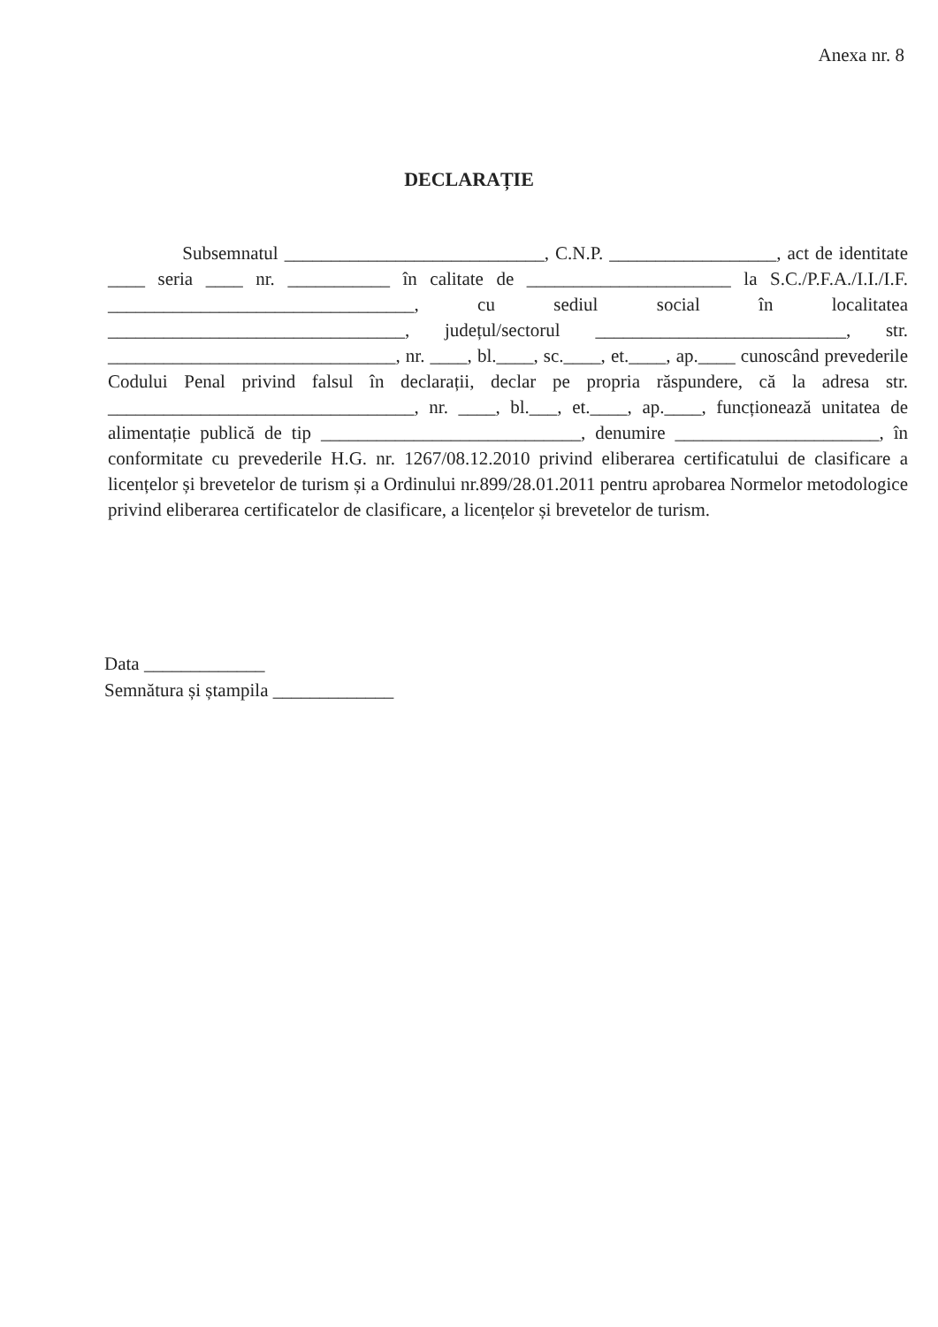Anexa nr. 8
DECLARAȚIE
Subsemnatul ____________________________, C.N.P. __________________, act de identitate ____ seria ____ nr. ___________ în calitate de ______________________ la S.C./P.F.A./I.I./I.F. _________________________________, cu sediul social în localitatea ________________________________, județul/sectorul ___________________________, str. _______________________________, nr. ____, bl.____, sc.____, et.____, ap.____ cunoscând prevederile Codului Penal privind falsul în declarații, declar pe propria răspundere, că la adresa str. _________________________________, nr. ____, bl.___, et.____, ap.____, funcționează unitatea de alimentație publică de tip ____________________________, denumire ______________________, în conformitate cu prevederile H.G. nr. 1267/08.12.2010 privind eliberarea certificatului de clasificare a licențelor și brevetelor de turism și a Ordinului nr.899/28.01.2011 pentru aprobarea Normelor metodologice privind eliberarea certificatelor de clasificare, a licențelor și brevetelor de turism.
Data _____________
Semnătura și ștampila _____________